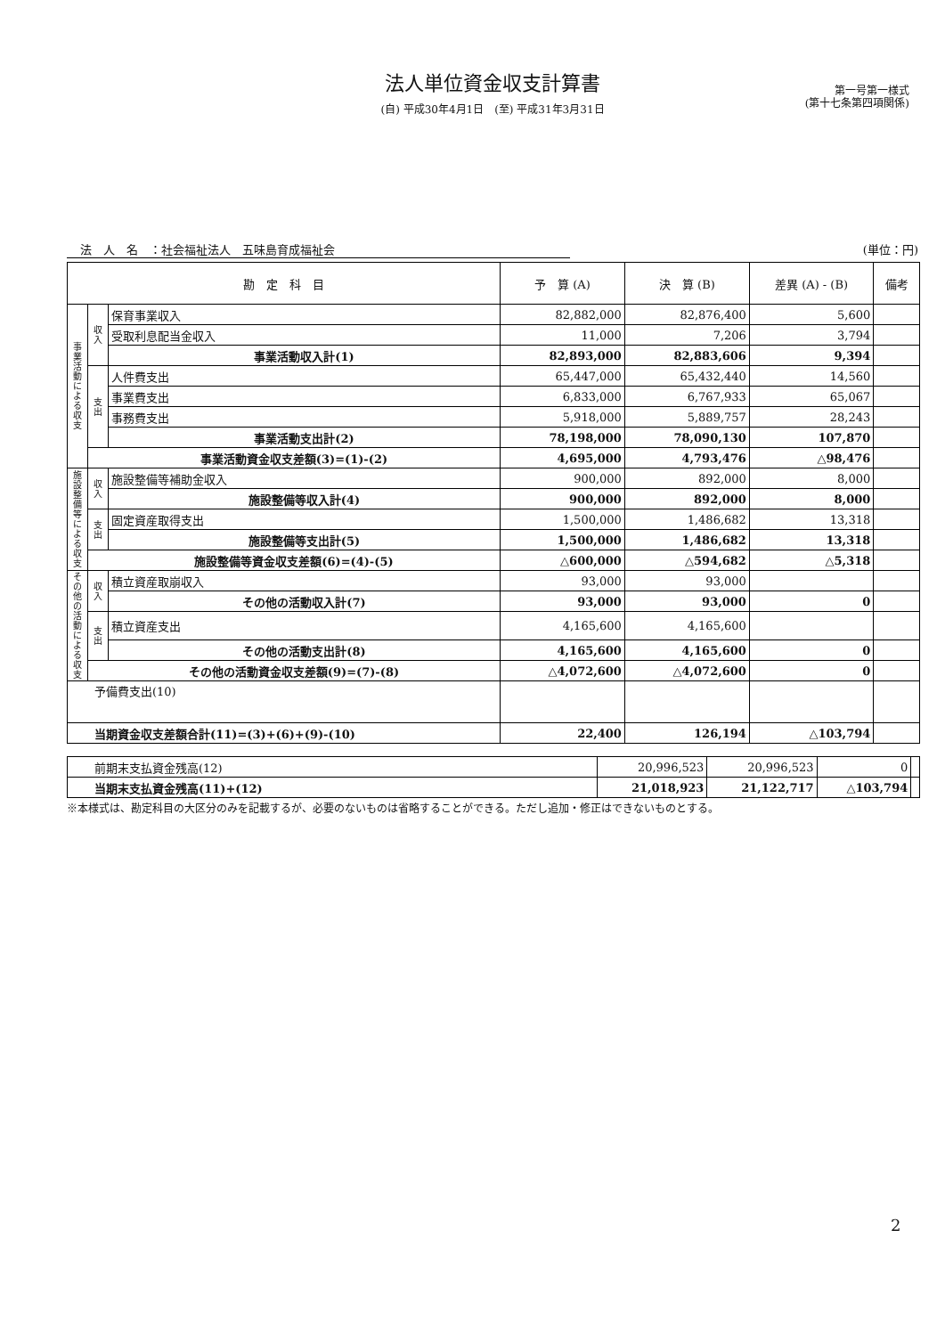法人単位資金収支計算書
(自) 平成30年4月1日　(至) 平成31年3月31日
第一号第一様式
(第十七条第四項関係)
法　人　名　：社会福祉法人　五味島育成福祉会 (単位：円)
| 勘 定 科 目 | | | 予 算 (A) | 決 算 (B) | 差異 (A) - (B) | 備考 |
| --- | --- | --- | --- | --- | --- | --- |
| 事業活動による収支 | 収入 | 保育事業収入 | 82,882,000 | 82,876,400 | 5,600 | |
| | | 受取利息配当金収入 | 11,000 | 7,206 | 3,794 | |
| | | 事業活動収入計(1) | 82,893,000 | 82,883,606 | 9,394 | |
| | 支出 | 人件費支出 | 65,447,000 | 65,432,440 | 14,560 | |
| | | 事業費支出 | 6,833,000 | 6,767,933 | 65,067 | |
| | | 事務費支出 | 5,918,000 | 5,889,757 | 28,243 | |
| | | 事業活動支出計(2) | 78,198,000 | 78,090,130 | 107,870 | |
| | 事業活動資金収支差額(3)=(1)-(2) | | 4,695,000 | 4,793,476 | △98,476 | |
| 施設整備等による収支 | 収入 | 施設整備等補助金収入 | 900,000 | 892,000 | 8,000 | |
| | | 施設整備等収入計(4) | 900,000 | 892,000 | 8,000 | |
| | 支出 | 固定資産取得支出 | 1,500,000 | 1,486,682 | 13,318 | |
| | | 施設整備等支出計(5) | 1,500,000 | 1,486,682 | 13,318 | |
| | 施設整備等資金収支差額(6)=(4)-(5) | | △600,000 | △594,682 | △5,318 | |
| その他の活動による収支 | 収入 | 積立資産取崩収入 | 93,000 | 93,000 | | |
| | | その他の活動収入計(7) | 93,000 | 93,000 | 0 | |
| | 支出 | 積立資産支出 | 4,165,600 | 4,165,600 | | |
| | | その他の活動支出計(8) | 4,165,600 | 4,165,600 | 0 | |
| | その他の活動資金収支差額(9)=(7)-(8) | | △4,072,600 | △4,072,600 | 0 | |
| 予備費支出(10) | | | | | | |
| 当期資金収支差額合計(11)=(3)+(6)+(9)-(10) | | | 22,400 | 126,194 | △103,794 | |
| 前期末支払資金残高(12) | 20,996,523 | 20,996,523 | 0 | |
| 当期末支払資金残高(11)+(12) | 21,018,923 | 21,122,717 | △103,794 | |
※本様式は、勘定科目の大区分のみを記載するが、必要のないものは省略することができる。ただし追加・修正はできないものとする。
2